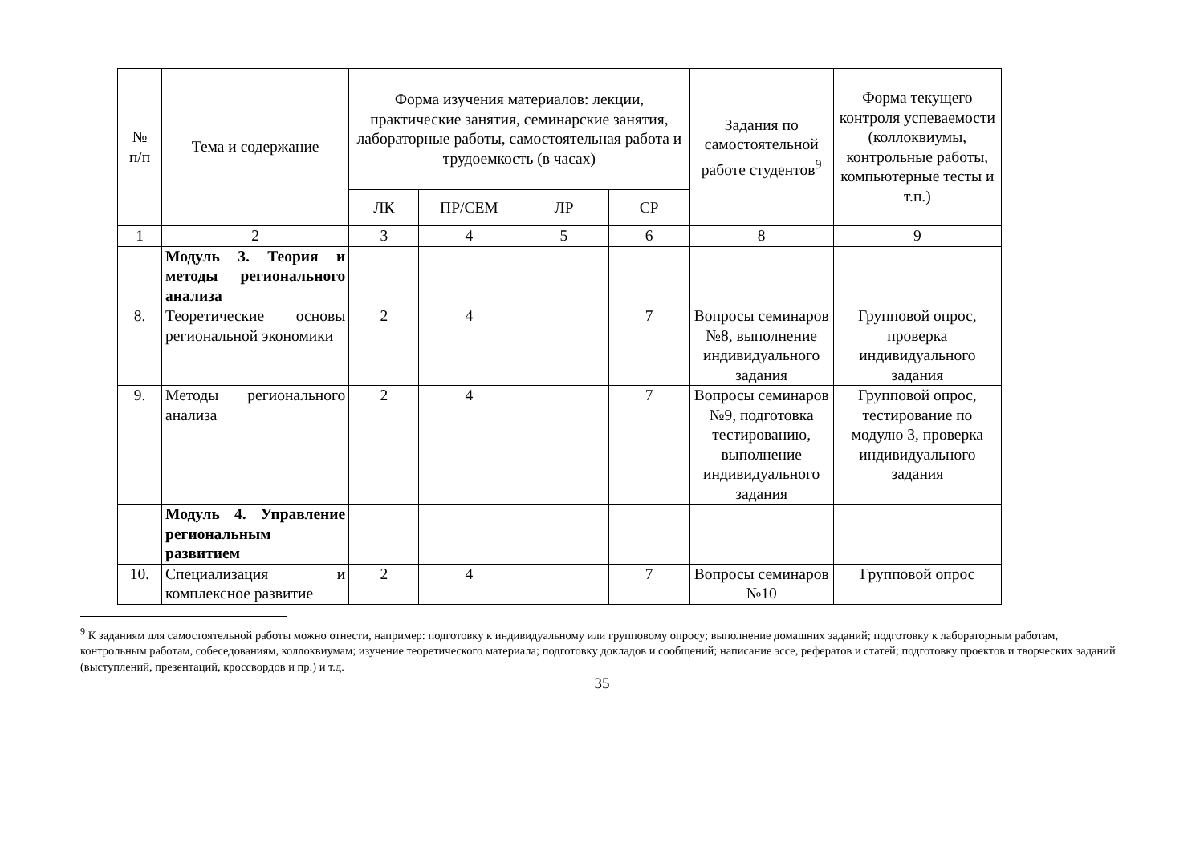| № п/п | Тема и содержание | Форма изучения материалов: лекции, практические занятия, семинарские занятия, лабораторные работы, самостоятельная работа и трудоемкость (в часах) | | | | Задания по самостоятельной работе студентов<sup>9</sup> | Форма текущего контроля успеваемости (коллоквиумы, контрольные работы, компьютерные тесты и т.п.) |
| --- | --- | --- | --- | --- | --- | --- | --- |
| | | ЛК | ПР/СЕМ | ЛР | СР | | |
| 1 | 2 | 3 | 4 | 5 | 6 | 8 | 9 |
| | Модуль 3. Теория и методы регионального анализа | | | | | | |
| 8. | Теоретические основы региональной экономики | 2 | 4 | | 7 | Вопросы семинаров №8, выполнение индивидуального задания | Групповой опрос, проверка индивидуального задания |
| 9. | Методы регионального анализа | 2 | 4 | | 7 | Вопросы семинаров №9, подготовка тестированию, выполнение индивидуального задания | Групповой опрос, тестирование по модулю 3, проверка индивидуального задания |
| | Модуль 4. Управление региональным развитием | | | | | | |
| 10. | Специализация и комплексное развитие | 2 | 4 | | 7 | Вопросы семинаров №10 | Групповой опрос |
<sup>9</sup> К заданиям для самостоятельной работы можно отнести, например: подготовку к индивидуальному или групповому опросу; выполнение домашних заданий; подготовку к лабораторным работам, контрольным работам, собеседованиям, коллоквиумам; изучение теоретического материала; подготовку докладов и сообщений; написание эссе, рефератов и статей; подготовку проектов и творческих заданий (выступлений, презентаций, кроссвордов и пр.) и т.д.
35